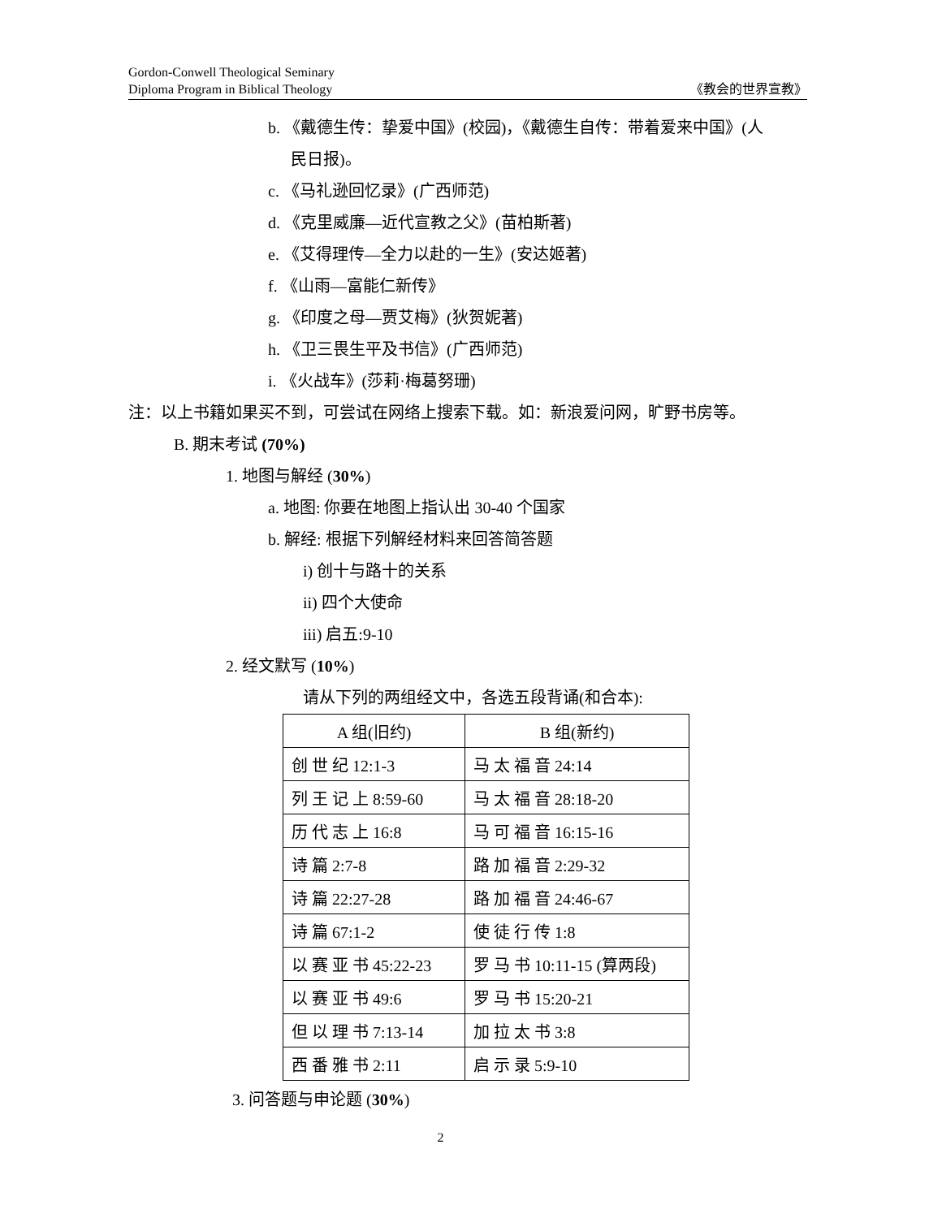Gordon-Conwell Theological Seminary
Diploma Program in Biblical Theology
《教会的世界宣教》
b. 《戴德生传：挚爱中国》(校园)，《戴德生自传：带着爱来中国》(人
民日报)。
c. 《马礼逊回忆录》(广西师范)
d. 《克里威廉—近代宣教之父》(苗柏斯著)
e. 《艾得理传—全力以赴的一生》(安达姬著)
f. 《山雨—富能仁新传》
g. 《印度之母—贾艾梅》(狄贺妮著)
h. 《卫三畏生平及书信》(广西师范)
i. 《火战车》(莎莉·梅葛努珊)
注：以上书籍如果买不到，可尝试在网络上搜索下载。如：新浪爱问网，旷野书房等。
B. 期末考试 (70%)
1. 地图与解经 (30%)
a. 地图: 你要在地图上指认出 30-40 个国家
b. 解经: 根据下列解经材料来回答简答题
i) 创十与路十的关系
ii) 四个大使命
iii) 启五:9-10
2. 经文默写 (10%)
请从下列的两组经文中，各选五段背诵(和合本):
| A 组(旧约) | B 组(新约) |
| --- | --- |
| 创 世 纪 12:1-3 | 马 太 福 音 24:14 |
| 列 王 记 上 8:59-60 | 马 太 福 音 28:18-20 |
| 历 代 志 上 16:8 | 马 可 福 音 16:15-16 |
| 诗 篇 2:7-8 | 路 加 福 音 2:29-32 |
| 诗 篇 22:27-28 | 路 加 福 音 24:46-67 |
| 诗 篇 67:1-2 | 使 徒 行 传 1:8 |
| 以 赛 亚 书 45:22-23 | 罗 马 书 10:11-15 (算两段) |
| 以 赛 亚 书 49:6 | 罗 马 书 15:20-21 |
| 但 以 理 书 7:13-14 | 加 拉 太 书 3:8 |
| 西 番 雅 书 2:11 | 启 示 录 5:9-10 |
3. 问答题与申论题 (30%)
2